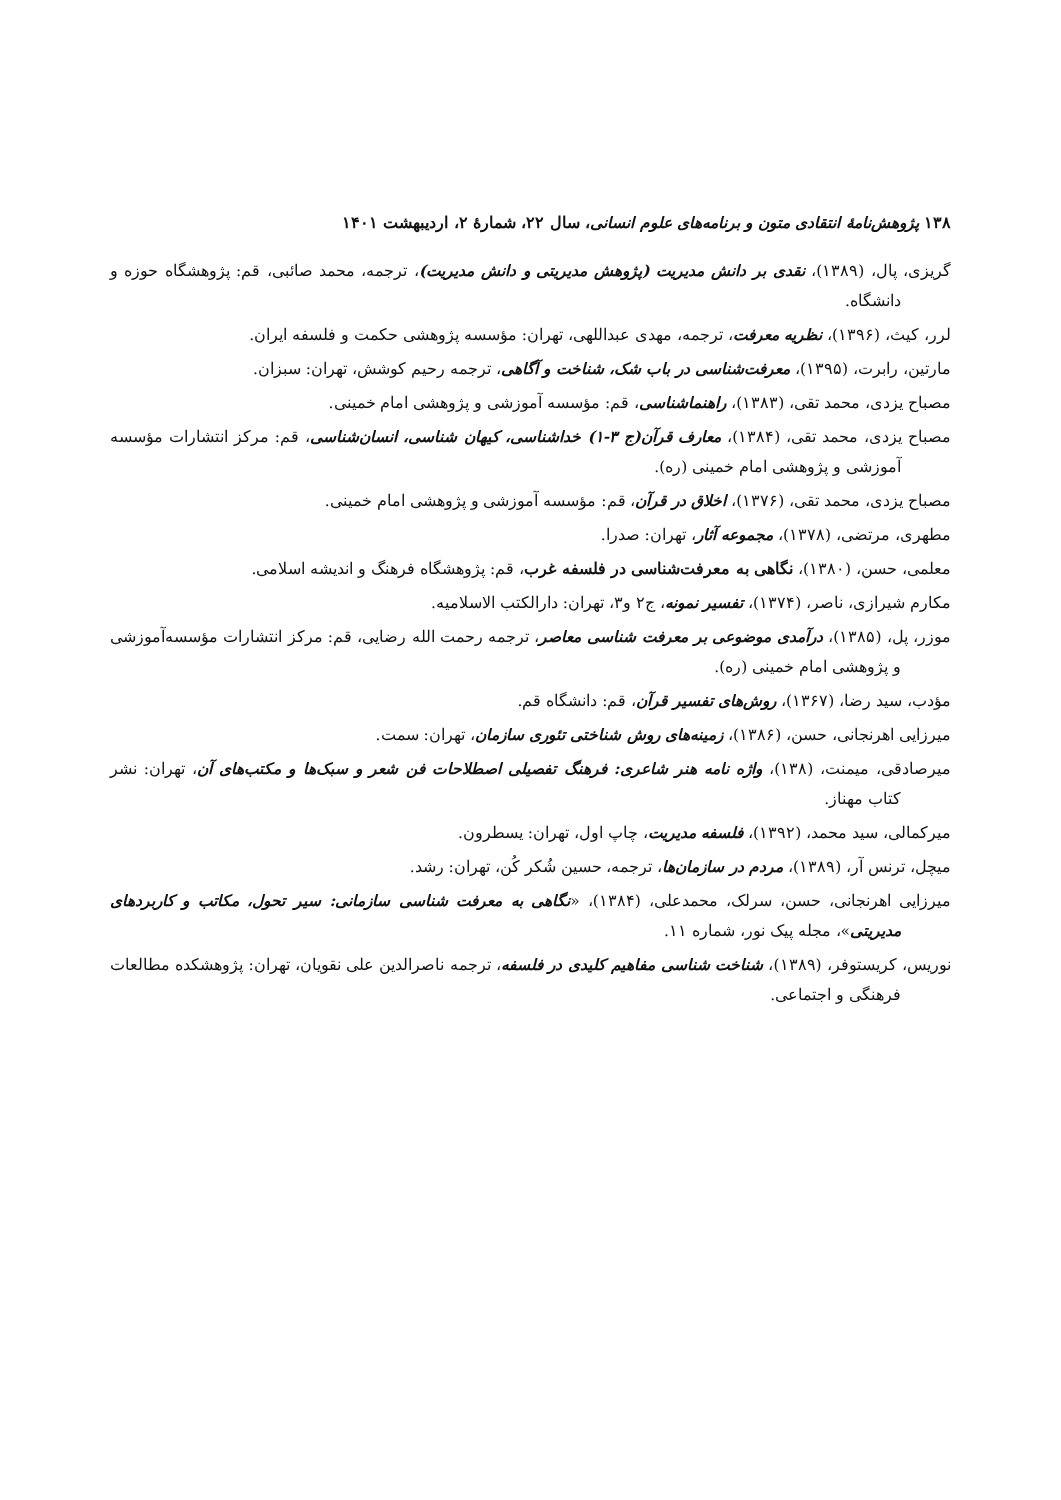۱۳۸ پژوهش‌نامهٔ انتقادی متون و برنامه‌های علوم انسانی، سال ۲۲، شمارهٔ ۲، اردیبهشت ۱۴۰۱
گریزی، پال، (۱۳۸۹)، نقدی بر دانش مدیریت (پژوهش مدیریتی و دانش مدیریت)، ترجمه، محمد صائبی، قم: پژوهشگاه حوزه و دانشگاه.
لرر، کیث، (۱۳۹۶)، نظریه معرفت، ترجمه، مهدی عبداللهی، تهران: مؤسسه پژوهشی حکمت و فلسفه ایران.
مارتین، رابرت، (۱۳۹۵)، معرفت‌شناسی در باب شک، شناخت و آگاهی، ترجمه رحیم کوشش، تهران: سبزان.
مصباح یزدی، محمد تقی، (۱۳۸۳)، راهنماشناسی، قم: مؤسسه آموزشی و پژوهشی امام خمینی.
مصباح یزدی، محمد تقی، (۱۳۸۴)، معارف قرآن(ج ۳-۱) خداشناسی، کیهان شناسی، انسان‌شناسی، قم: مرکز انتشارات مؤسسه آموزشی و پژوهشی امام خمینی (ره).
مصباح یزدی، محمد تقی، (۱۳۷۶)، اخلاق در قرآن، قم: مؤسسه آموزشی و پژوهشی امام خمینی.
مطهری، مرتضی، (۱۳۷۸)، مجموعه آثار، تهران: صدرا.
معلمی، حسن، (۱۳۸۰)، نگاهی به معرفت‌شناسی در فلسفه غرب، قم: پژوهشگاه فرهنگ و اندیشه اسلامی.
مکارم شیرازی، ناصر، (۱۳۷۴)، تفسیر نمونه، ج۲ و۳، تهران: دارالکتب الاسلامیه.
موزر، پل، (۱۳۸۵)، درآمدی موضوعی بر معرفت شناسی معاصر، ترجمه رحمت الله رضایی، قم: مرکز انتشارات مؤسسه‌آموزشی و پژوهشی امام خمینی (ره).
مؤدب، سید رضا، (۱۳۶۷)، روش‌های تفسیر قرآن، قم: دانشگاه قم.
میرزایی اهرنجانی، حسن، (۱۳۸۶)، زمینه‌های روش شناختی تئوری سازمان، تهران: سمت.
میرصادقی، میمنت، (۱۳۸)، واژه نامه هنر شاعری: فرهنگ تفصیلی اصطلاحات فن شعر و سبک‌ها و مکتب‌های آن، تهران: نشر کتاب مهناز.
میرکمالی، سید محمد، (۱۳۹۲)، فلسفه مدیریت، چاپ اول، تهران: یسطرون.
میچل، ترنس آر، (۱۳۸۹)، مردم در سازمان‌ها، ترجمه، حسین شُکر کُن، تهران: رشد.
میرزایی اهرنجانی، حسن، سرلک، محمدعلی، (۱۳۸۴)، «نگاهی به معرفت شناسی سازمانی: سیر تحول، مکاتب و کاربردهای مدیریتی»، مجله پیک نور، شماره ۱۱.
نوریس، کریستوفر، (۱۳۸۹)، شناخت شناسی مفاهیم کلیدی در فلسفه، ترجمه ناصرالدین علی نقویان، تهران: پژوهشکده مطالعات فرهنگی و اجتماعی.